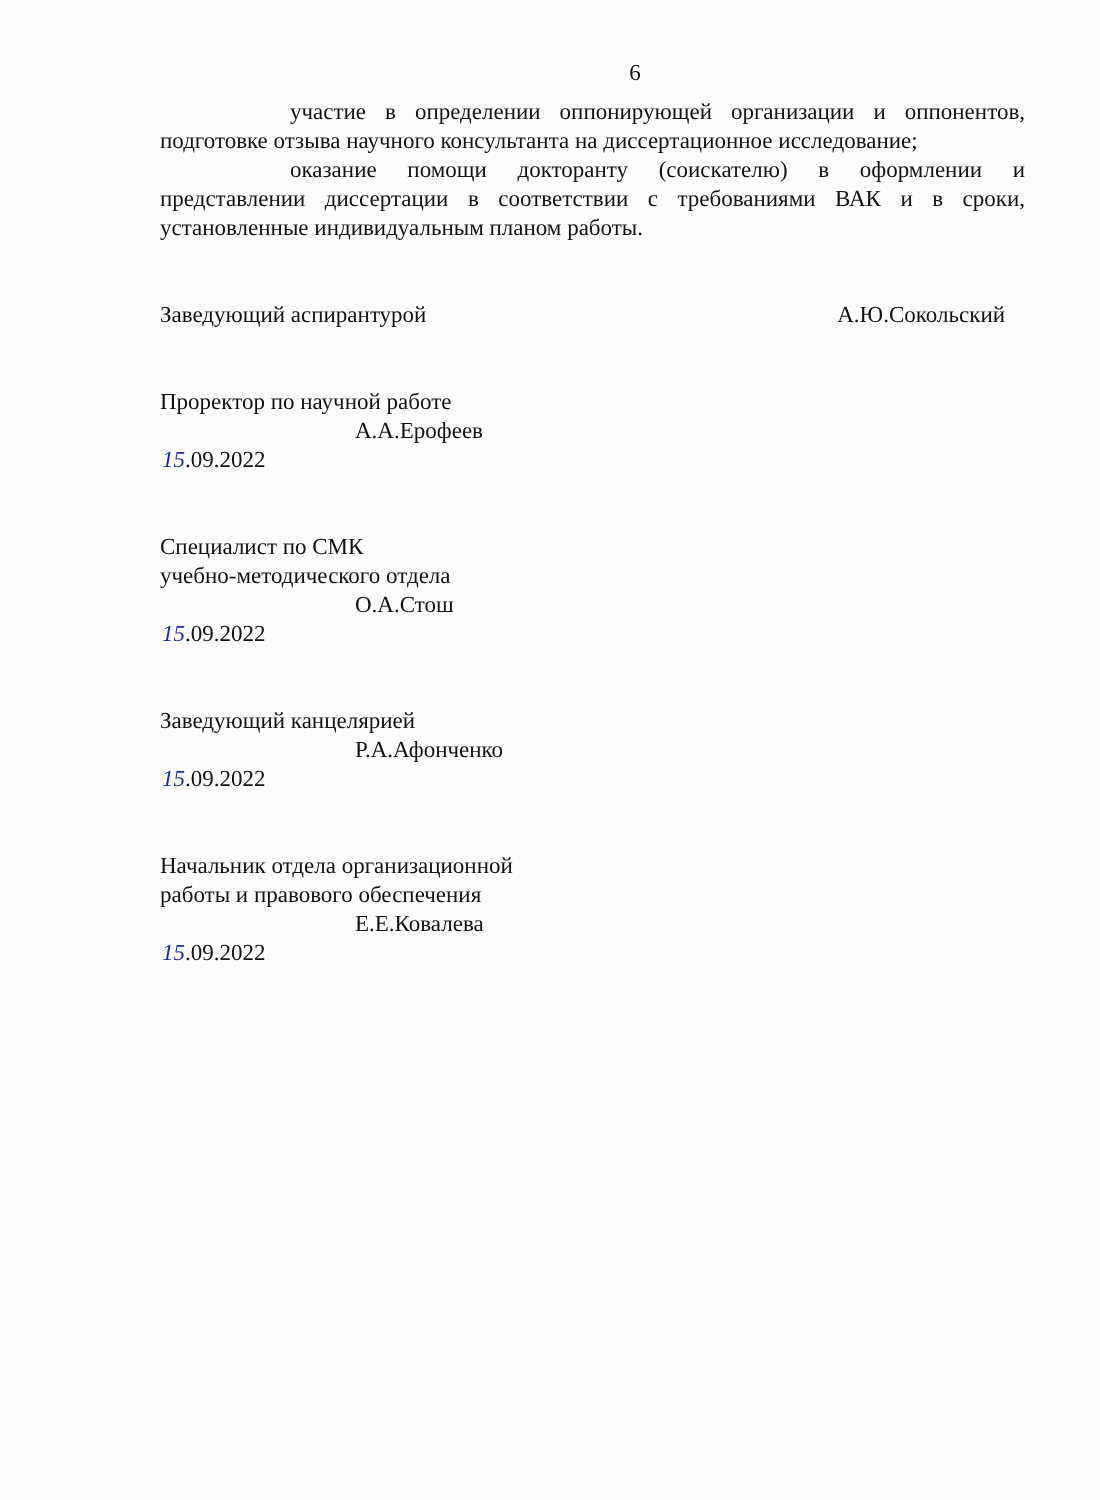6
участие в определении оппонирующей организации и оппонентов, подготовке отзыва научного консультанта на диссертационное исследование;
оказание помощи докторанту (соискателю) в оформлении и представлении диссертации в соответствии с требованиями ВАК и в сроки, установленные индивидуальным планом работы.
Заведующий аспирантурой А.Ю.Сокольский
Проректор по научной работе
А.А.Ерофеев
15.09.2022
Специалист по СМК
учебно-методического отдела
О.А.Стош
15.09.2022
Заведующий канцелярией
Р.А.Афонченко
15.09.2022
Начальник отдела организационной
работы и правового обеспечения
Е.Е.Ковалева
15.09.2022